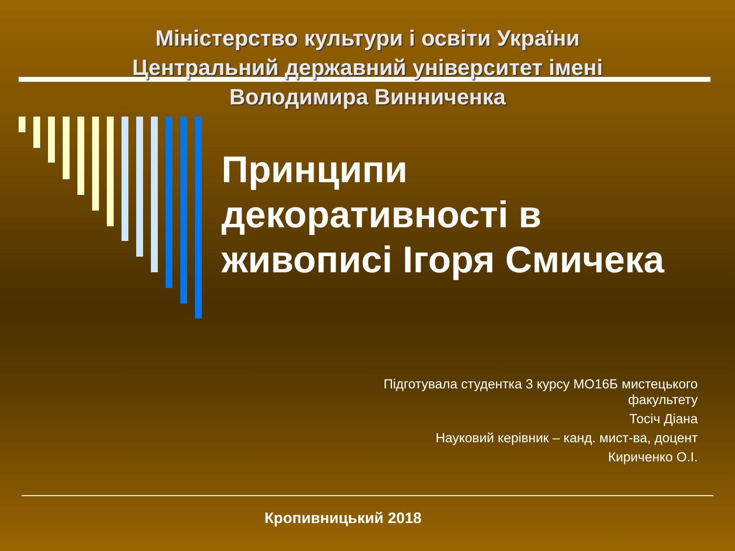Міністерство культури і освіти України
Центральний державний університет імені
Володимира Винниченка
Принципи
декоративності в
живописі Ігоря Смичека
Підготувала студентка 3 курсу МО16Б мистецького
факультету
Тосіч Діана
Науковий керівник – канд. мист-ва, доцент
Кириченко О.І.
Кропивницький 2018